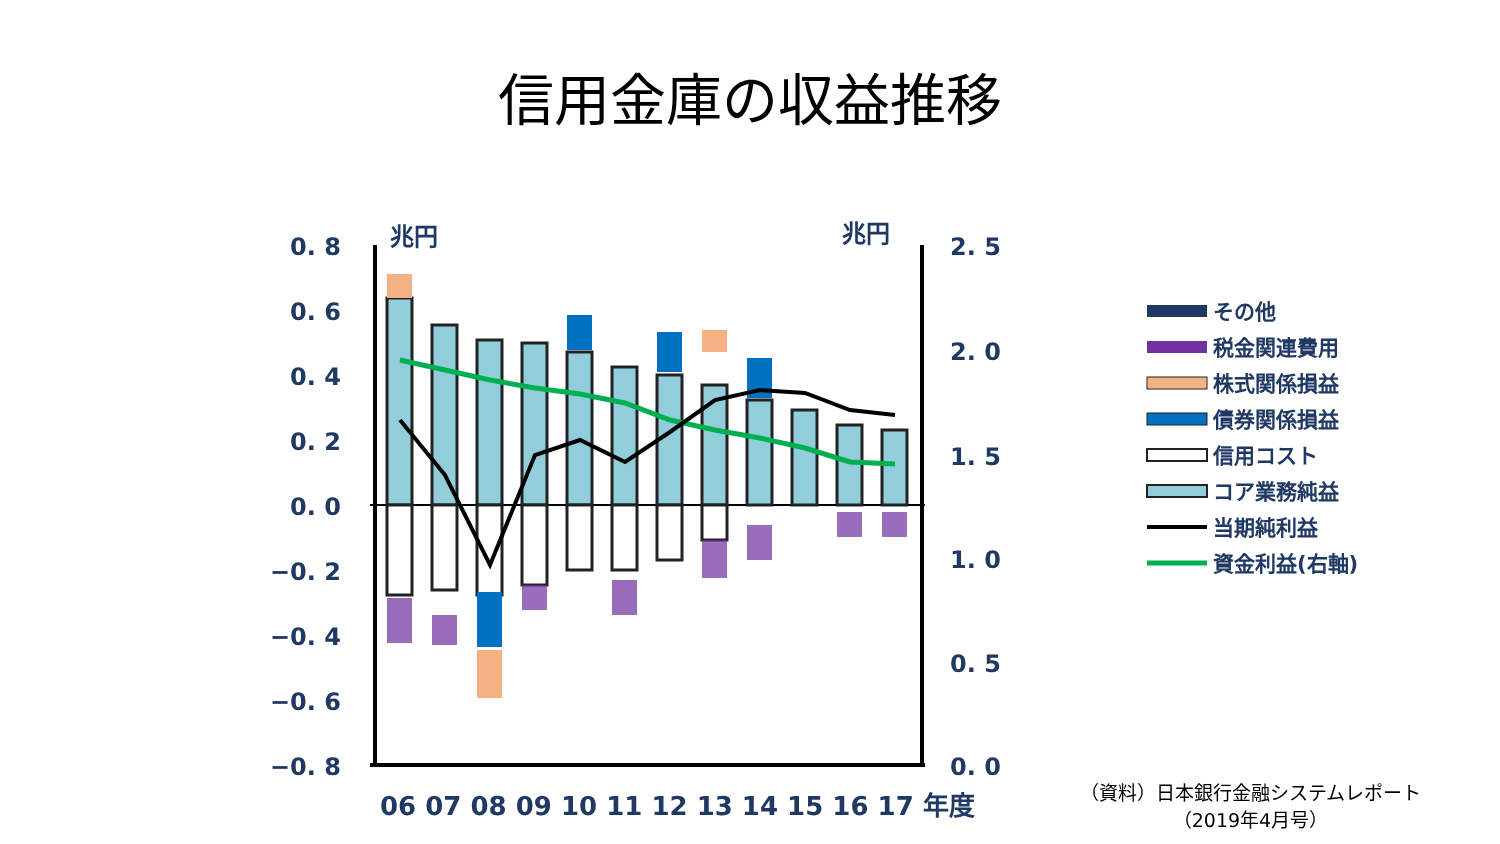信用金庫の収益推移
0. 8
0. 6
0. 4
0. 2
0. 0
−0. 2
−0. 4
−0. 6
−0. 8
兆円
兆円
2. 5
2. 0
1. 5
1. 0
0. 5
0. 0
06 07 08 09 10 11 12 13 14 15 16 17 年度
その他
税金関連費用
株式関係損益
債券関係損益
信用コスト
コア業務純益
当期純利益
資金利益(右軸)
（資料）日本銀行金融システムレポート
（2019年4月号）